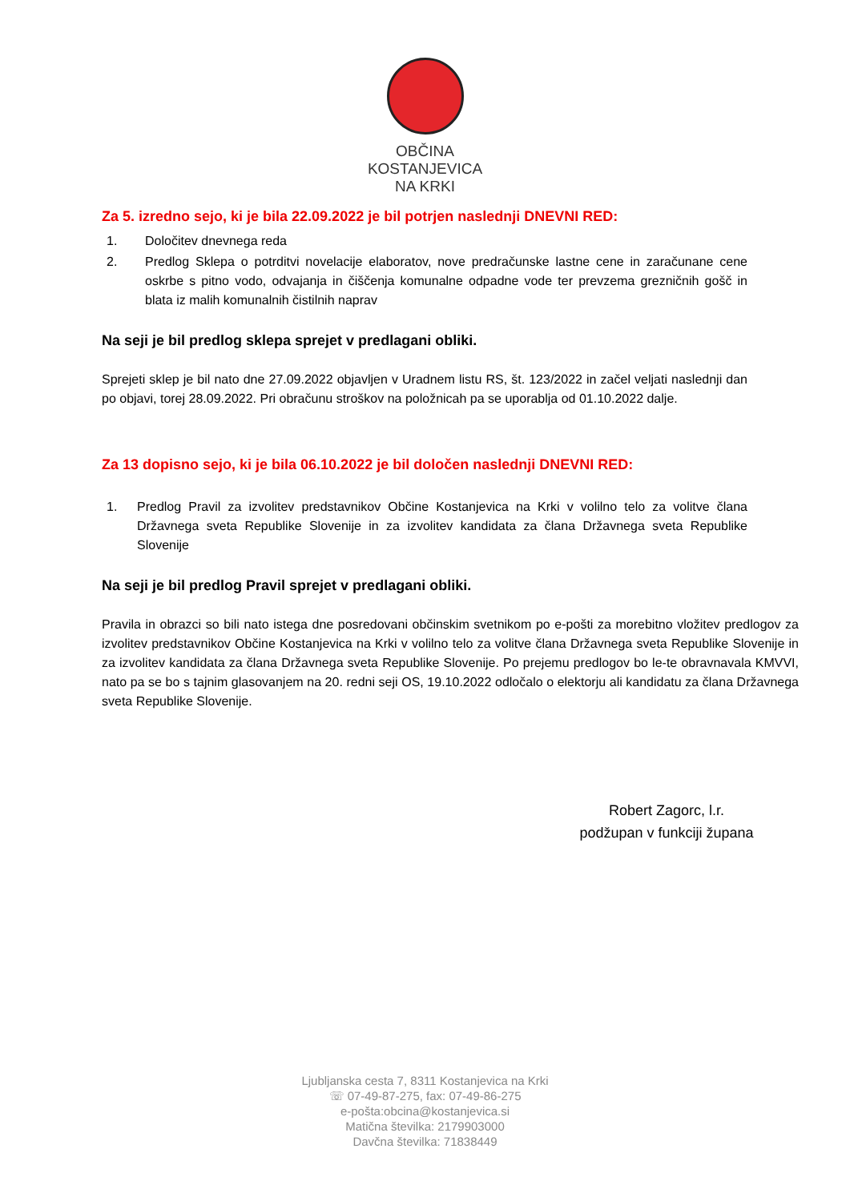OBČINA
KOSTANJEVICA
NA KRKI
Za 5. izredno sejo, ki je bila 22.09.2022 je bil potrjen naslednji DNEVNI RED:
1. Določitev dnevnega reda
2. Predlog Sklepa o potrditvi novelacije elaboratov, nove predračunske lastne cene in zaračunane cene oskrbe s pitno vodo, odvajanja in čiščenja komunalne odpadne vode ter prevzema grezničnih gošč in blata iz malih komunalnih čistilnih naprav
Na seji je bil predlog sklepa sprejet v predlagani obliki.
Sprejeti sklep je bil nato dne 27.09.2022 objavljen v Uradnem listu RS, št. 123/2022 in začel veljati naslednji dan po objavi, torej 28.09.2022. Pri obračunu stroškov na položnicah pa se uporablja od 01.10.2022 dalje.
Za 13 dopisno sejo, ki je bila 06.10.2022 je bil določen naslednji DNEVNI RED:
1. Predlog Pravil za izvolitev predstavnikov Občine Kostanjevica na Krki v volilno telo za volitve člana Državnega sveta Republike Slovenije in za izvolitev kandidata za člana Državnega sveta Republike Slovenije
Na seji je bil predlog Pravil sprejet v predlagani obliki.
Pravila in obrazci so bili nato istega dne posredovani občinskim svetnikom po e-pošti za morebitno vložitev predlogov za izvolitev predstavnikov Občine Kostanjevica na Krki v volilno telo za volitve člana Državnega sveta Republike Slovenije in za izvolitev kandidata za člana Državnega sveta Republike Slovenije. Po prejemu predlogov bo le-te obravnavala KMVVI, nato pa se bo s tajnim glasovanjem na 20. redni seji OS, 19.10.2022 odločalo o elektorju ali kandidatu za člana Državnega sveta Republike Slovenije.
Robert Zagorc, l.r.
podžupan v funkciji župana
Ljubljanska cesta 7, 8311 Kostanjevica na Krki
☏ 07-49-87-275, fax: 07-49-86-275
e-pošta:obcina@kostanjevica.si
Matična številka: 2179903000
Davčna številka: 71838449